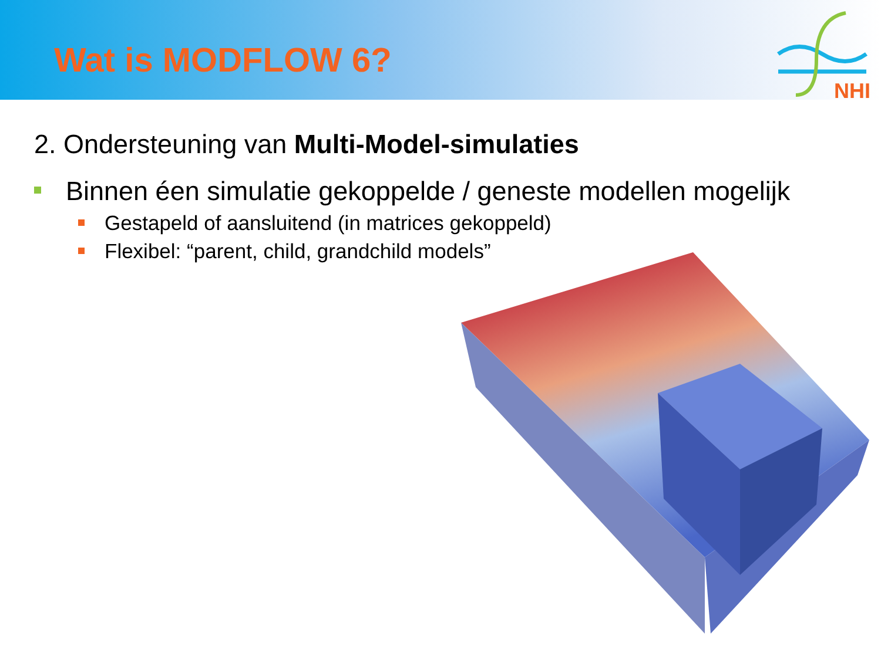Wat is MODFLOW 6?
NHI
2. Ondersteuning van Multi-Model-simulaties
Binnen éen simulatie gekoppelde / geneste modellen mogelijk
Gestapeld of aansluitend (in matrices gekoppeld)
Flexibel: “parent, child, grandchild models”